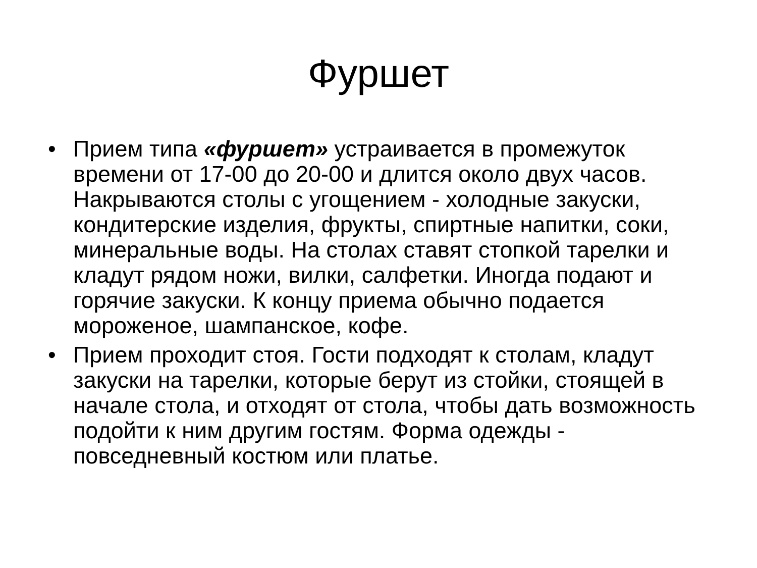Фуршет
• Прием типа «фуршет» устраивается в промежуток времени от 17-00 до 20-00 и длится около двух часов. Накрываются столы с угощением - холодные закуски, кондитерские изделия, фрукты, спиртные напитки, соки, минеральные воды. На столах ставят стопкой тарелки и кладут рядом ножи, вилки, салфетки. Иногда подают и горячие закуски. К концу приема обычно подается мороженое, шампанское, кофе.
• Прием проходит стоя. Гости подходят к столам, кладут закуски на тарелки, которые берут из стойки, стоящей в начале стола, и отходят от стола, чтобы дать возможность подойти к ним другим гостям. Форма одежды - повседневный костюм или платье.